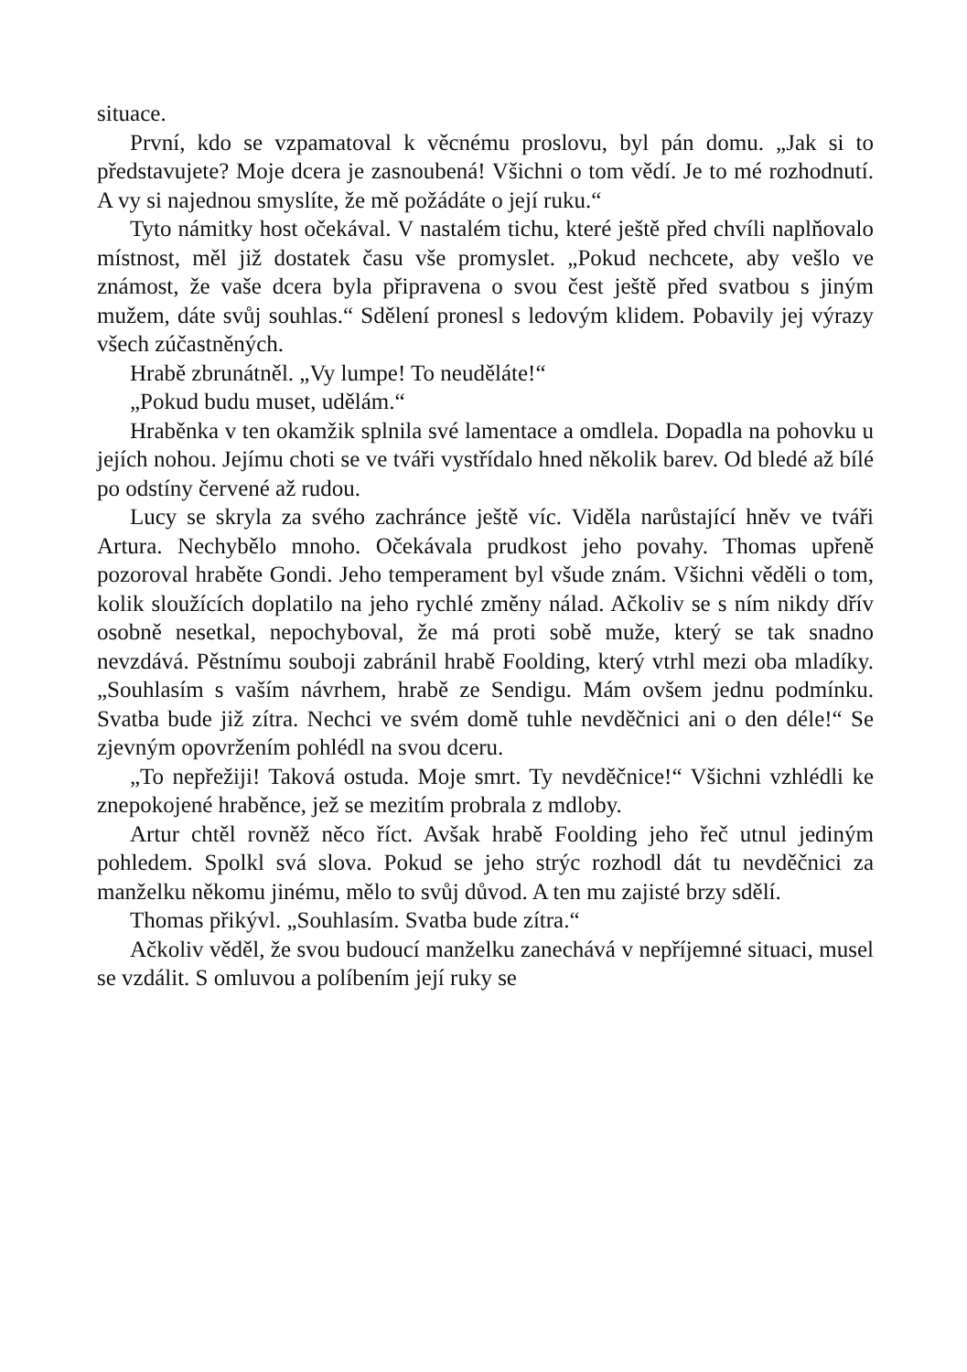situace.
První, kdo se vzpamatoval k věcnému proslovu, byl pán domu. „Jak si to představujete? Moje dcera je zasnoubená! Všichni o tom vědí. Je to mé rozhodnutí. A vy si najednou smyslíte, že mě požádáte o její ruku.“
Tyto námitky host očekával. V nastalém tichu, které ještě před chvíli naplňovalo místnost, měl již dostatek času vše promyslet. „Pokud nechcete, aby vešlo ve známost, že vaše dcera byla připravena o svou čest ještě před svatbou s jiným mužem, dáte svůj souhlas.“ Sdělení pronesl s ledovým klidem. Pobavily jej výrazy všech zúčastněných.
Hrabě zbrunátněl. „Vy lumpe! To neuděláte!“
„Pokud budu muset, udělám.“
Hraběnka v ten okamžik splnila své lamentace a omdlela. Dopadla na pohovku u jejích nohou. Jejímu choti se ve tváři vystřídalo hned několik barev. Od bledé až bílé po odstíny červené až rudou.
Lucy se skryla za svého zachránce ještě víc. Viděla narůstající hněv ve tváři Artura. Nechybělo mnoho. Očekávala prudkost jeho povahy. Thomas upřeně pozoroval hraběte Gondi. Jeho temperament byl všude znám. Všichni věděli o tom, kolik sloužících doplatilo na jeho rychlé změny nálad. Ačkoliv se s ním nikdy dřív osobně nesetkal, nepochyboval, že má proti sobě muže, který se tak snadno nevzdává. Pěstnímu souboji zabránil hrabě Foolding, který vtrhl mezi oba mladíky. „Souhlasím s vaším návrhem, hrabě ze Sendigu. Mám ovšem jednu podmínku. Svatba bude již zítra. Nechci ve svém domě tuhle nevděčnici ani o den déle!“ Se zjevným opovržením pohlédl na svou dceru.
„To nepřežiji! Taková ostuda. Moje smrt. Ty nevděčnice!“ Všichni vzhlédli ke znepokojené hraběnce, jež se mezitím probrala z mdloby.
Artur chtěl rovněž něco říct. Avšak hrabě Foolding jeho řeč utnul jediným pohledem. Spolkl svá slova. Pokud se jeho strýc rozhodl dát tu nevděčnici za manželku někomu jinému, mělo to svůj důvod. A ten mu zajisté brzy sdělí.
Thomas přikývl. „Souhlasím. Svatba bude zítra.“
Ačkoliv věděl, že svou budoucí manželku zanechává v nepříjemné situaci, musel se vzdálit. S omluvou a políbením její ruky se